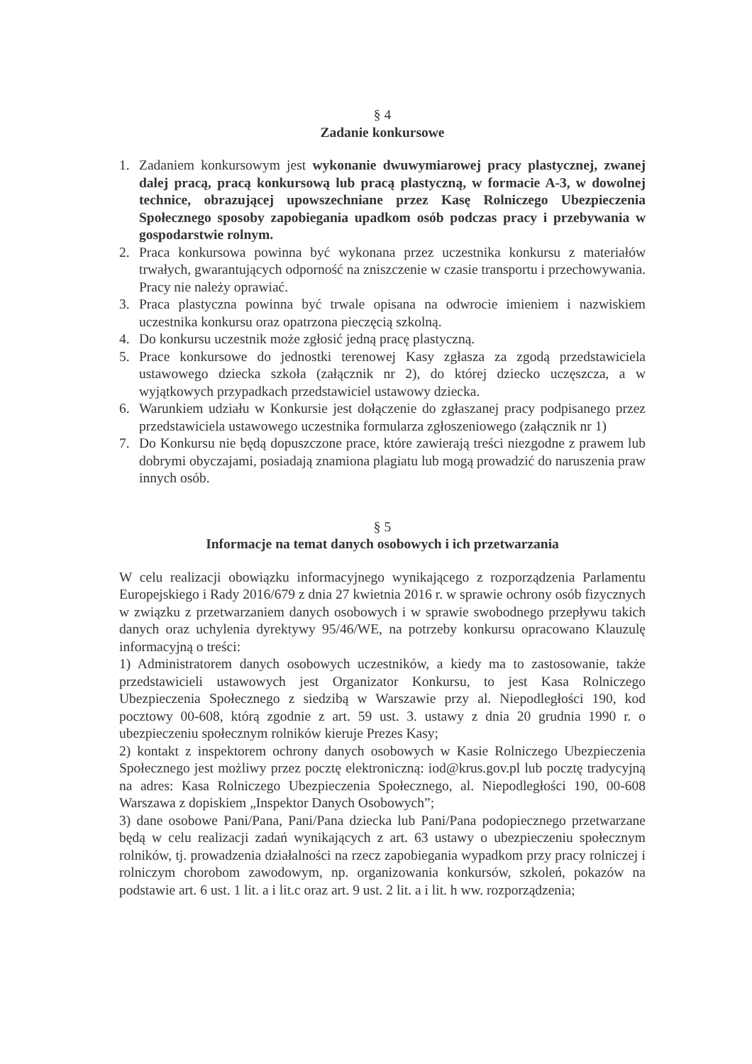§ 4
Zadanie konkursowe
1. Zadaniem konkursowym jest wykonanie dwuwymiarowej pracy plastycznej, zwanej dalej pracą, pracą konkursową lub pracą plastyczną, w formacie A-3, w dowolnej technice, obrazującej upowszechniane przez Kasę Rolniczego Ubezpieczenia Społecznego sposoby zapobiegania upadkom osób podczas pracy i przebywania w gospodarstwie rolnym.
2. Praca konkursowa powinna być wykonana przez uczestnika konkursu z materiałów trwałych, gwarantujących odporność na zniszczenie w czasie transportu i przechowywania. Pracy nie należy oprawiać.
3. Praca plastyczna powinna być trwale opisana na odwrocie imieniem i nazwiskiem uczestnika konkursu oraz opatrzona pieczęcią szkolną.
4. Do konkursu uczestnik może zgłosić jedną pracę plastyczną.
5. Prace konkursowe do jednostki terenowej Kasy zgłasza za zgodą przedstawiciela ustawowego dziecka szkoła (załącznik nr 2), do której dziecko uczęszcza, a w wyjątkowych przypadkach przedstawiciel ustawowy dziecka.
6. Warunkiem udziału w Konkursie jest dołączenie do zgłaszanej pracy podpisanego przez przedstawiciela ustawowego uczestnika formularza zgłoszeniowego (załącznik nr 1)
7. Do Konkursu nie będą dopuszczone prace, które zawierają treści niezgodne z prawem lub dobrymi obyczajami, posiadają znamiona plagiatu lub mogą prowadzić do naruszenia praw innych osób.
§ 5
Informacje na temat danych osobowych i ich przetwarzania
W celu realizacji obowiązku informacyjnego wynikającego z rozporządzenia Parlamentu Europejskiego i Rady 2016/679 z dnia 27 kwietnia 2016 r. w sprawie ochrony osób fizycznych w związku z przetwarzaniem danych osobowych i w sprawie swobodnego przepływu takich danych oraz uchylenia dyrektywy 95/46/WE, na potrzeby konkursu opracowano Klauzulę informacyjną o treści:
1) Administratorem danych osobowych uczestników, a kiedy ma to zastosowanie, także przedstawicieli ustawowych jest Organizator Konkursu, to jest Kasa Rolniczego Ubezpieczenia Społecznego z siedzibą w Warszawie przy al. Niepodległości 190, kod pocztowy 00-608, którą zgodnie z art. 59 ust. 3. ustawy z dnia 20 grudnia 1990 r. o ubezpieczeniu społecznym rolników kieruje Prezes Kasy;
2) kontakt z inspektorem ochrony danych osobowych w Kasie Rolniczego Ubezpieczenia Społecznego jest możliwy przez pocztę elektroniczną: iod@krus.gov.pl lub pocztę tradycyjną na adres: Kasa Rolniczego Ubezpieczenia Społecznego, al. Niepodległości 190, 00-608 Warszawa z dopiskiem „Inspektor Danych Osobowych”;
3) dane osobowe Pani/Pana, Pani/Pana dziecka lub Pani/Pana podopiecznego przetwarzane będą w celu realizacji zadań wynikających z art. 63 ustawy o ubezpieczeniu społecznym rolników, tj. prowadzenia działalności na rzecz zapobiegania wypadkom przy pracy rolniczej i rolniczym chorobom zawodowym, np. organizowania konkursów, szkoleń, pokazów na podstawie art. 6 ust. 1 lit. a i lit.c oraz art. 9 ust. 2 lit. a i lit. h ww. rozporządzenia;